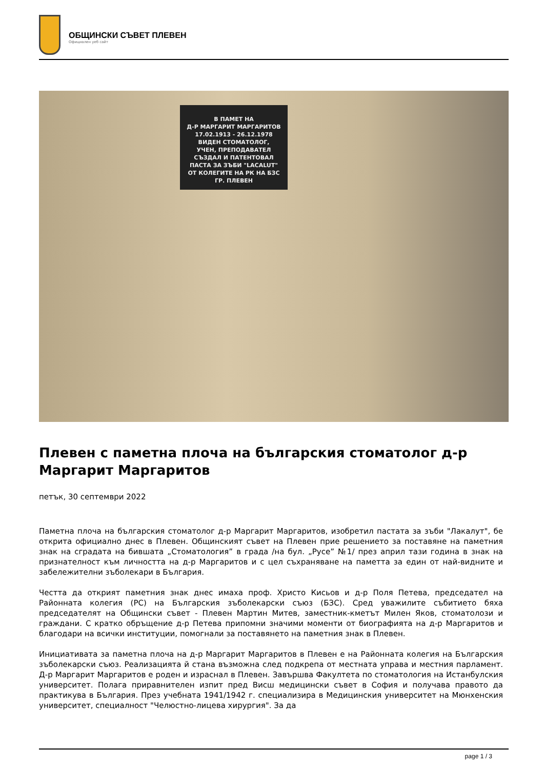ОБЩИНСКИ СЪВЕТ ПЛЕВЕН
Официален уеб сайт
В ПАМЕТ НА
Д-Р МАРГАРИТ МАРГАРИТОВ
17.02.1913 - 26.12.1978
ВИДЕН СТОМАТОЛОГ,
УЧЕН, ПРЕПОДАВАТЕЛ
СЪЗДАЛ И ПАТЕНТОВАЛ
ПАСТА ЗА ЗЪБИ "LACALUT"
ОТ КОЛЕГИТЕ НА РК НА БЗС
ГР. ПЛЕВЕН
Плевен с паметна плоча на българския стоматолог д-р Маргарит Маргаритов
петък, 30 септември 2022
Паметна плоча на българския стоматолог д-р Маргарит Маргаритов, изобретил пастата за зъби "Лакалут", бе открита официално днес в Плевен. Общинският съвет на Плевен прие решението за поставяне на паметния знак на сградата на бившата „Стоматология” в града /на бул. „Русе” №1/ през април тази година в знак на признателност към личността на д-р Маргаритов и с цел съхраняване на паметта за един от най-видните и забележителни зъболекари в България.
Честта да открият паметния знак днес имаха проф. Христо Кисьов и д-р Поля Петева, председател на Районната колегия (РС) на Българския зъболекарски съюз (БЗС). Сред уважилите събитието бяха председателят на Общински съвет - Плевен Мартин Митев, заместник-кметът Милен Яков, стоматолози и граждани. С кратко обръщение д-р Петева припомни значими моменти от биографията на д-р Маргаритов и благодари на всички институции, помогнали за поставянето на паметния знак в Плевен.
Инициативата за паметна плоча на д-р Маргарит Маргаритов в Плевен е на Районната колегия на Българския зъболекарски съюз. Реализацията й стана възможна след подкрепа от местната управа и местния парламент. Д-р Маргарит Маргаритов е роден и израснал в Плевен. Завършва Факултета по стоматология на Истанбулския университет. Полага приравнителен изпит пред Висш медицински съвет в София и получава правото да практикува в България. През учебната 1941/1942 г. специализира в Медицинския университет на Мюнхенския университет, специалност "Челюстно-лицева хирургия". За да
page 1 / 3